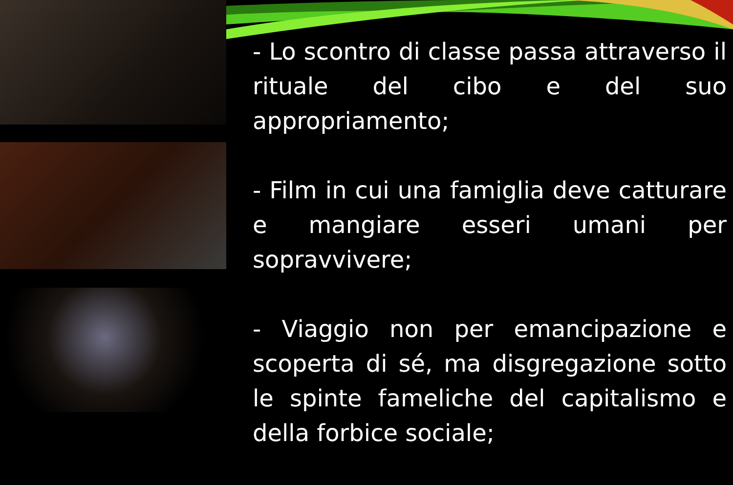- Lo scontro di classe passa attraverso il rituale del cibo e del suo appropriamento;
- Film in cui una famiglia deve catturare e mangiare esseri umani per sopravvivere;
- Viaggio non per emancipazione e scoperta di sé, ma disgregazione sotto le spinte fameliche del capitalismo e della forbice sociale;